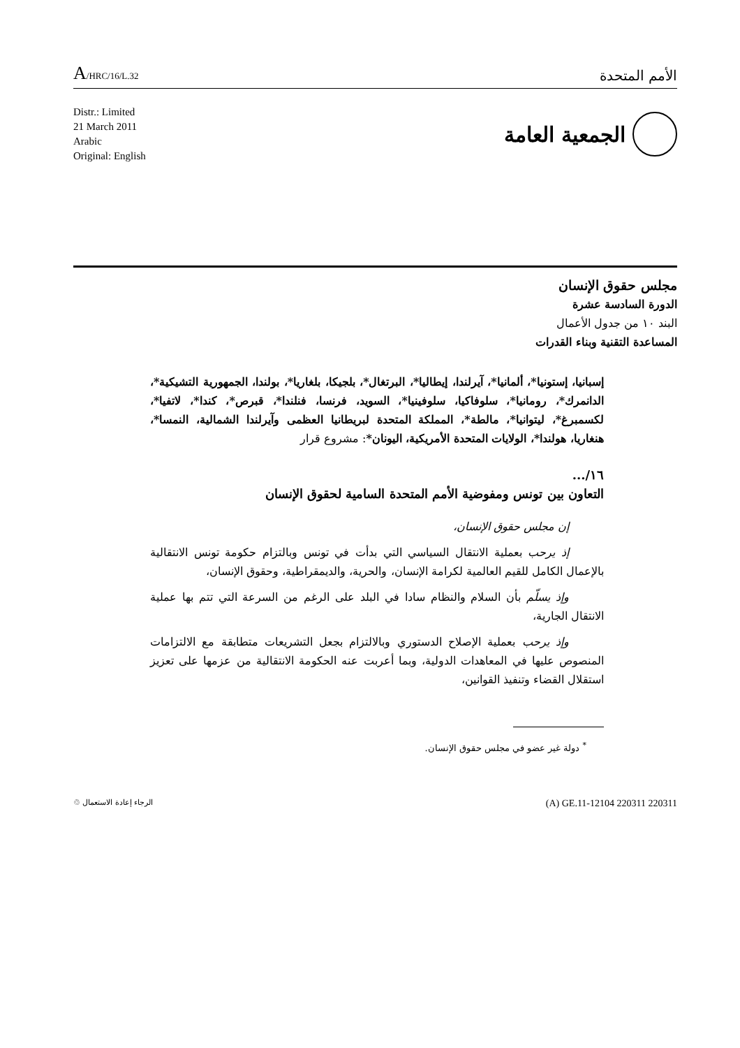A/HRC/16/L.32
الأمم المتحدة
Distr.: Limited
21 March 2011
Arabic
Original: English
الجمعية العامة
مجلس حقوق الإنسان
الدورة السادسة عشرة
البند ١٠ من جدول الأعمال
المساعدة التقنية وبناء القدرات
إسبانيا، إستونيا*، ألمانيا*، آيرلندا، إيطاليا*، البرتغال*، بلجيكا، بلغاريا*، بولندا، الجمهورية التشيكية*، الدانمرك*، رومانيا*، سلوفاكيا، سلوفينيا*، السويد، فرنسا، فنلندا*، قبرص*، كندا*، لاتفيا*، لكسمبرغ*، ليتوانيا*، مالطة*، المملكة المتحدة لبريطانيا العظمى وآيرلندا الشمالية، النمسا*، هنغاريا، هولندا*، الولايات المتحدة الأمريكية، اليونان*: مشروع قرار
١٦/...
التعاون بين تونس ومفوضية الأمم المتحدة السامية لحقوق الإنسان
إن مجلس حقوق الإنسان،
إذ يرحب بعملية الانتقال السياسي التي بدأت في تونس وبالتزام حكومة تونس الانتقالية بالإعمال الكامل للقيم العالمية لكرامة الإنسان، والحرية، والديمقراطية، وحقوق الإنسان،
وإذ يسلّم بأن السلام والنظام سادا في البلد على الرغم من السرعة التي تتم بها عملية الانتقال الجارية،
وإذ يرحب بعملية الإصلاح الدستوري وبالالتزام بجعل التشريعات متطابقة مع الالتزامات المنصوص عليها في المعاهدات الدولية، وبما أعربت عنه الحكومة الانتقالية من عزمها على تعزيز استقلال القضاء وتنفيذ القوانين،
<sup>*</sup> دولة غير عضو في مجلس حقوق الإنسان.
(A) GE.11-12104 220311 220311 الرجاء إعادة الاستعمال ♲